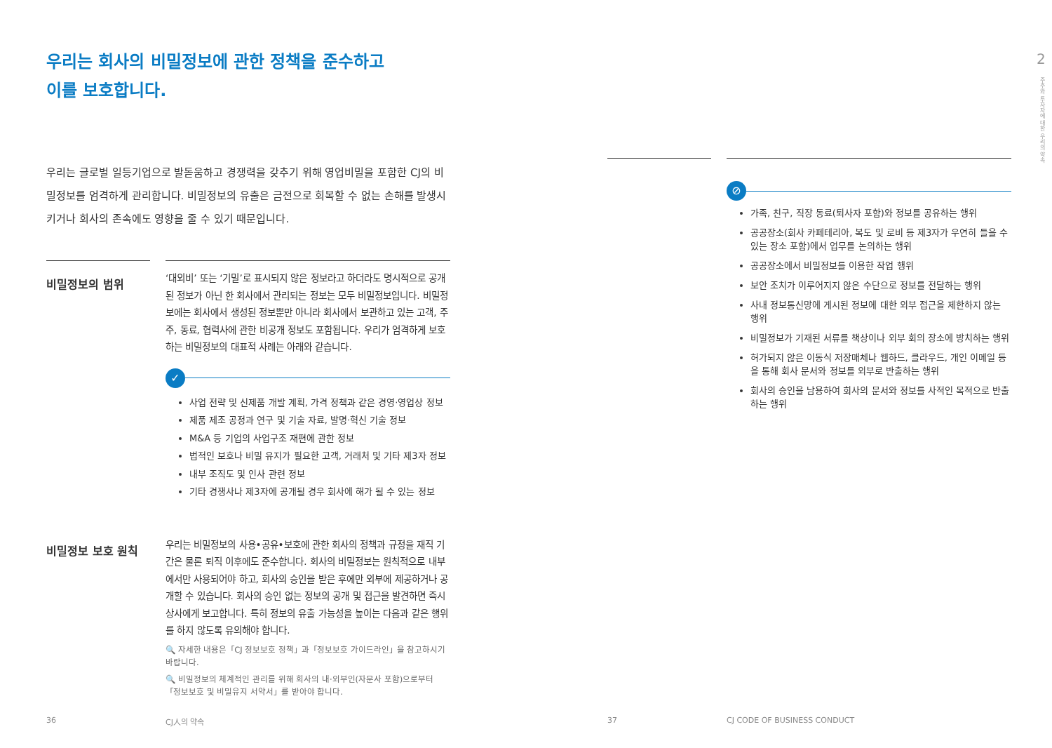우리는 회사의 비밀정보에 관한 정책을 준수하고
이를 보호합니다.
우리는 글로벌 일등기업으로 발돋움하고 경쟁력을 갖추기 위해 영업비밀을 포함한 CJ의 비밀정보를 엄격하게 관리합니다. 비밀정보의 유출은 금전으로 회복할 수 없는 손해를 발생시키거나 회사의 존속에도 영향을 줄 수 있기 때문입니다.
비밀정보의 범위
‘대외비’ 또는 ‘기밀’로 표시되지 않은 정보라고 하더라도 명시적으로 공개된 정보가 아닌 한 회사에서 관리되는 정보는 모두 비밀정보입니다. 비밀정보에는 회사에서 생성된 정보뿐만 아니라 회사에서 보관하고 있는 고객, 주주, 동료, 협력사에 관한 비공개 정보도 포함됩니다. 우리가 엄격하게 보호하는 비밀정보의 대표적 사례는 아래와 같습니다.
✓
사업 전략 및 신제품 개발 계획, 가격 정책과 같은 경영·영업상 정보
제품 제조 공정과 연구 및 기술 자료, 발명·혁신 기술 정보
M&A 등 기업의 사업구조 재편에 관한 정보
법적인 보호나 비밀 유지가 필요한 고객, 거래처 및 기타 제3자 정보
내부 조직도 및 인사 관련 정보
기타 경쟁사나 제3자에 공개될 경우 회사에 해가 될 수 있는 정보
비밀정보 보호 원칙
우리는 비밀정보의 사용•공유•보호에 관한 회사의 정책과 규정을 재직 기간은 물론 퇴직 이후에도 준수합니다. 회사의 비밀정보는 원칙적으로 내부에서만 사용되어야 하고, 회사의 승인을 받은 후에만 외부에 제공하거나 공개할 수 있습니다. 회사의 승인 없는 정보의 공개 및 접근을 발견하면 즉시 상사에게 보고합니다. 특히 정보의 유출 가능성을 높이는 다음과 같은 행위를 하지 않도록 유의해야 합니다.
🔍 자세한 내용은「CJ 정보보호 정책」과「정보보호 가이드라인」을 참고하시기 바랍니다.
🔍 비밀정보의 체계적인 관리를 위해 회사의 내·외부인(자문사 포함)으로부터 「정보보호 및 비밀유지 서약서」를 받아야 합니다.
⊘
가족, 친구, 직장 동료(퇴사자 포함)와 정보를 공유하는 행위
공공장소(회사 카페테리아, 복도 및 로비 등 제3자가 우연히 들을 수 있는 장소 포함)에서 업무를 논의하는 행위
공공장소에서 비밀정보를 이용한 작업 행위
보안 조치가 이루어지지 않은 수단으로 정보를 전달하는 행위
사내 정보통신망에 게시된 정보에 대한 외부 접근을 제한하지 않는 행위
비밀정보가 기재된 서류를 책상이나 외부 회의 장소에 방치하는 행위
허가되지 않은 이동식 저장매체나 웹하드, 클라우드, 개인 이메일 등을 통해 회사 문서와 정보를 외부로 반출하는 행위
회사의 승인을 남용하여 회사의 문서와 정보를 사적인 목적으로 반출하는 행위
2
주주와 투자자에 대한 우리의 약속
36 CJ人의 약속 37 CJ CODE OF BUSINESS CONDUCT